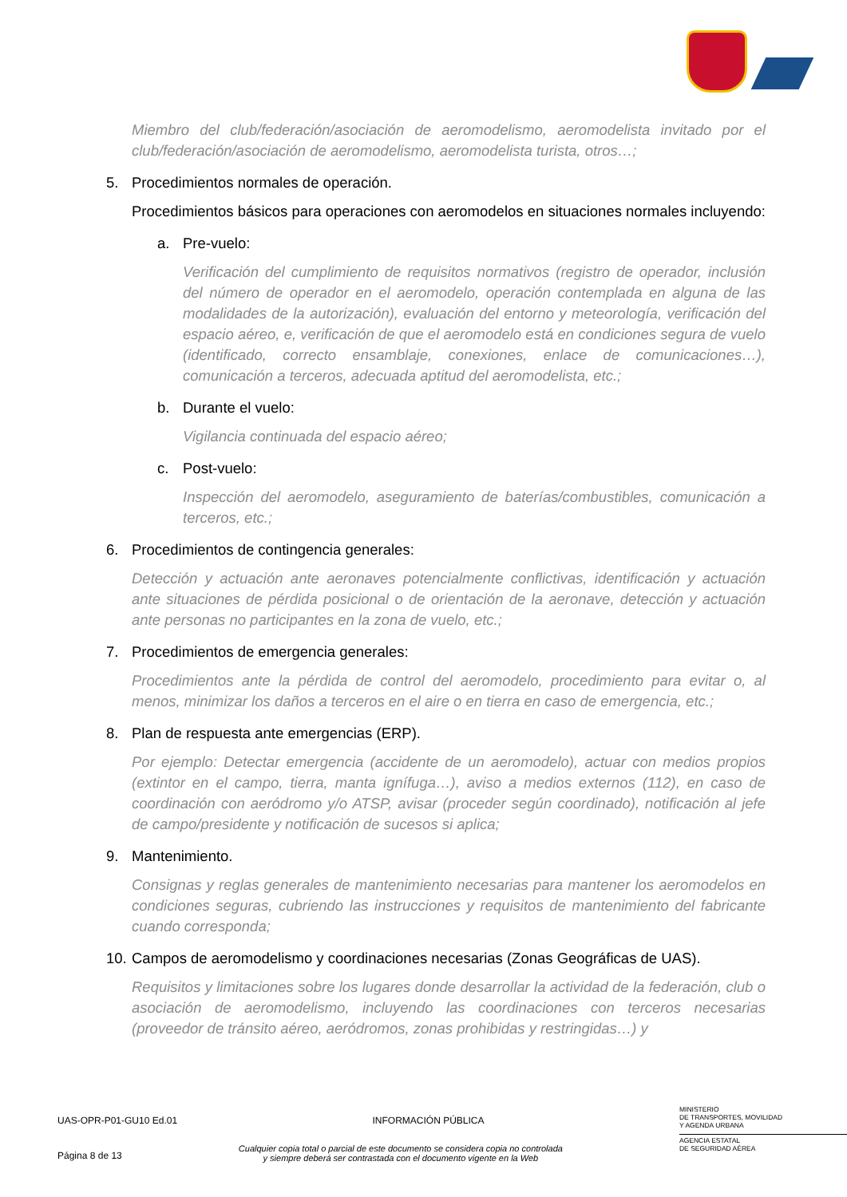Miembro del club/federación/asociación de aeromodelismo, aeromodelista invitado por el club/federación/asociación de aeromodelismo, aeromodelista turista, otros…;
5. Procedimientos normales de operación.
Procedimientos básicos para operaciones con aeromodelos en situaciones normales incluyendo:
a. Pre-vuelo:
Verificación del cumplimiento de requisitos normativos (registro de operador, inclusión del número de operador en el aeromodelo, operación contemplada en alguna de las modalidades de la autorización), evaluación del entorno y meteorología, verificación del espacio aéreo, e, verificación de que el aeromodelo está en condiciones segura de vuelo (identificado, correcto ensamblaje, conexiones, enlace de comunicaciones…), comunicación a terceros, adecuada aptitud del aeromodelista, etc.;
b. Durante el vuelo:
Vigilancia continuada del espacio aéreo;
c. Post-vuelo:
Inspección del aeromodelo, aseguramiento de baterías/combustibles, comunicación a terceros, etc.;
6. Procedimientos de contingencia generales:
Detección y actuación ante aeronaves potencialmente conflictivas, identificación y actuación ante situaciones de pérdida posicional o de orientación de la aeronave, detección y actuación ante personas no participantes en la zona de vuelo, etc.;
7. Procedimientos de emergencia generales:
Procedimientos ante la pérdida de control del aeromodelo, procedimiento para evitar o, al menos, minimizar los daños a terceros en el aire o en tierra en caso de emergencia, etc.;
8. Plan de respuesta ante emergencias (ERP).
Por ejemplo: Detectar emergencia (accidente de un aeromodelo), actuar con medios propios (extintor en el campo, tierra, manta ignífuga…), aviso a medios externos (112), en caso de coordinación con aeródromo y/o ATSP, avisar (proceder según coordinado), notificación al jefe de campo/presidente y notificación de sucesos si aplica;
9. Mantenimiento.
Consignas y reglas generales de mantenimiento necesarias para mantener los aeromodelos en condiciones seguras, cubriendo las instrucciones y requisitos de mantenimiento del fabricante cuando corresponda;
10. Campos de aeromodelismo y coordinaciones necesarias (Zonas Geográficas de UAS).
Requisitos y limitaciones sobre los lugares donde desarrollar la actividad de la federación, club o asociación de aeromodelismo, incluyendo las coordinaciones con terceros necesarias (proveedor de tránsito aéreo, aeródromos, zonas prohibidas y restringidas…) y
UAS-OPR-P01-GU10 Ed.01 INFORMACIÓN PÚBLICA
MINISTERIO
DE TRANSPORTES, MOVILIDAD
Y AGENDA URBANA
Página 8 de 13
Cualquier copia total o parcial de este documento se considera copia no controlada
y siempre deberá ser contrastada con el documento vigente en la Web
AGENCIA ESTATAL
DE SEGURIDAD AÉREA